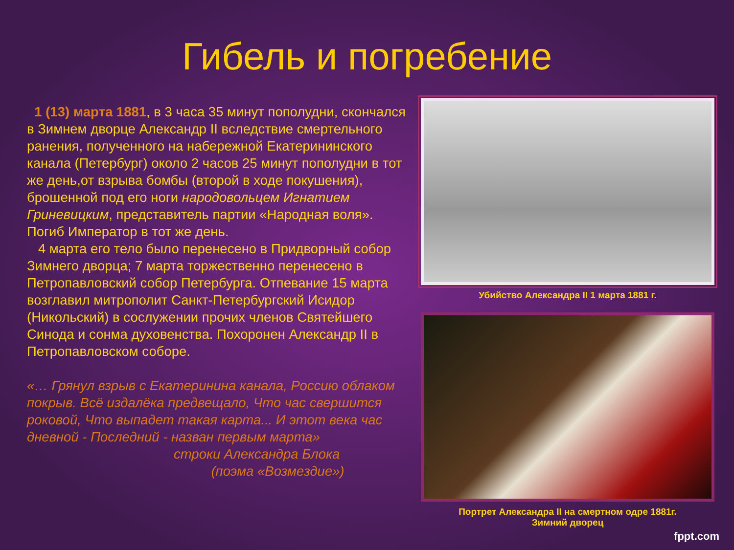Гибель и погребение
1 (13) марта 1881, в 3 часа 35 минут пополудни, скончался в Зимнем дворце Александр II вследствие смертельного ранения, полученного на набережной Екатерининского канала (Петербург) около 2 часов 25 минут пополудни в тот же день,от взрыва бомбы (второй в ходе покушения), брошенной под его ноги народовольцем Игнатием Гриневицким, представитель партии «Народная воля». Погиб Император в тот же день.
4 марта его тело было перенесено в Придворный собор Зимнего дворца; 7 марта торжественно перенесено в Петропавловский собор Петербурга. Отпевание 15 марта возглавил митрополит Санкт-Петербургский Исидор (Никольский) в сослужении прочих членов Святейшего Синода и сонма духовенства. Похоронен Александр II в Петропавловском соборе.
«… Грянул взрыв с Екатеринина канала, Россию облаком покрыв. Всё издалёка предвещало, Что час свершится роковой, Что выпадет такая карта... И этот века час дневной - Последний - назван первым марта»
строки Александра Блока
(поэма «Возмездие»)
Убийство Александра II 1 марта 1881 г.
Портрет Александра II на смертном одре 1881г.
Зимний дворец
fppt.com